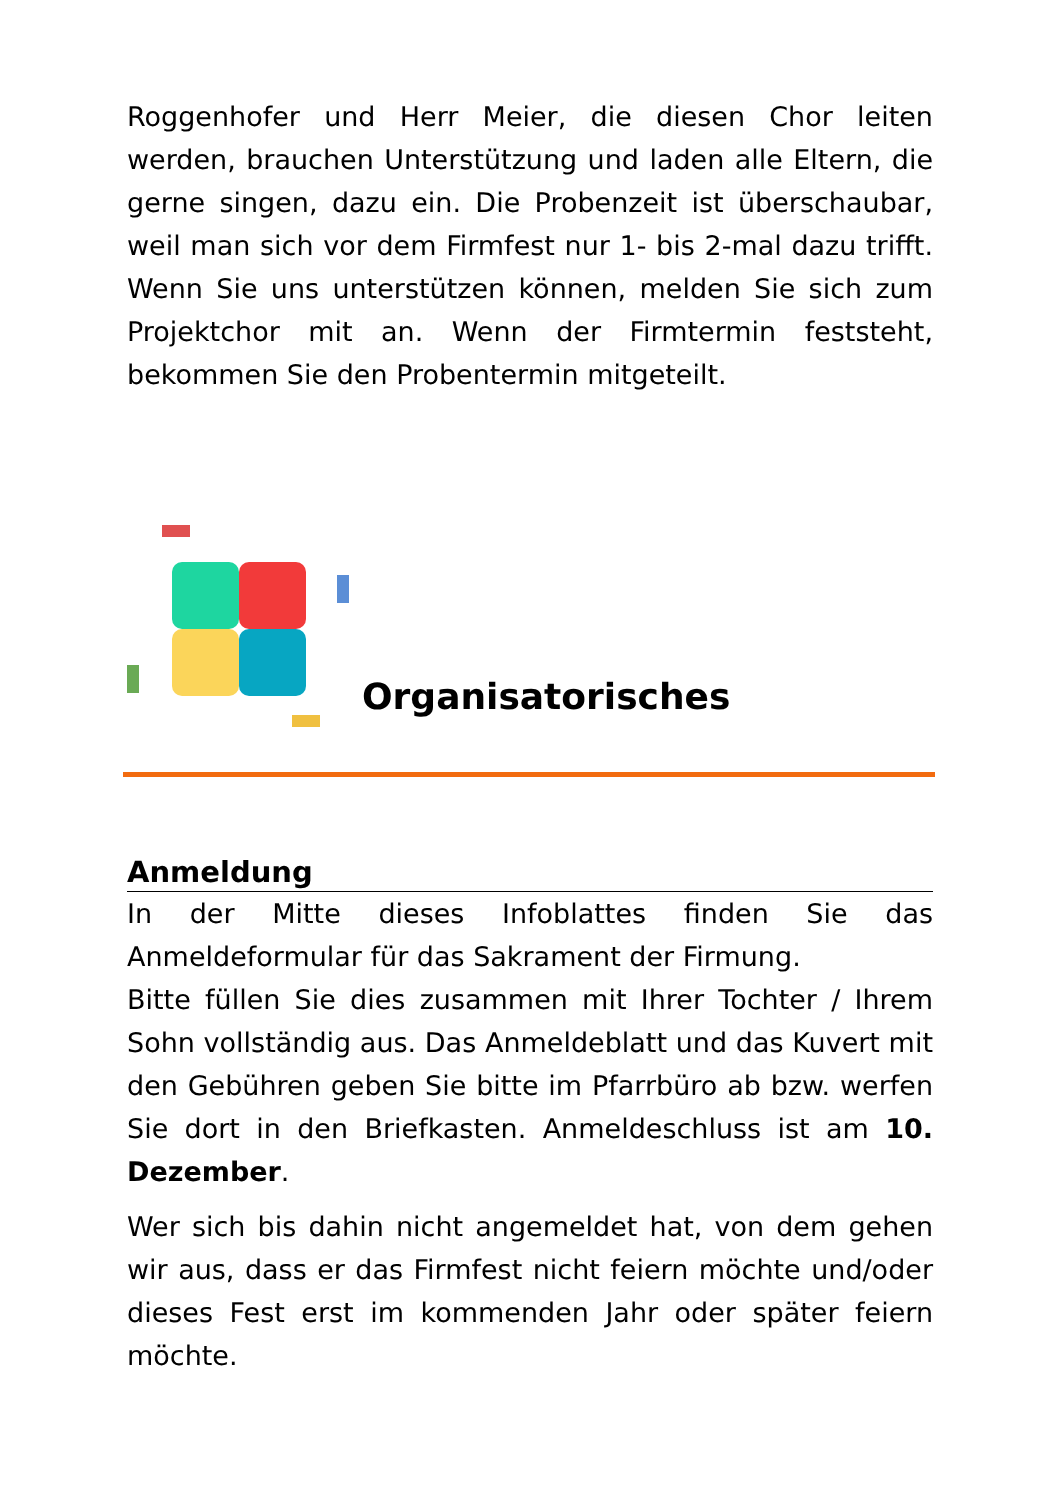Roggenhofer und Herr Meier, die diesen Chor leiten werden, brauchen Unterstützung und laden alle Eltern, die gerne singen, dazu ein. Die Probenzeit ist überschaubar, weil man sich vor dem Firmfest nur 1- bis 2-mal dazu trifft. Wenn Sie uns unterstützen können, melden Sie sich zum Projektchor mit an. Wenn der Firmtermin feststeht, bekommen Sie den Probentermin mitgeteilt.
Organisatorisches
Anmeldung
In der Mitte dieses Infoblattes finden Sie das Anmeldeformular für das Sakrament der Firmung.
Bitte füllen Sie dies zusammen mit Ihrer Tochter / Ihrem Sohn vollständig aus. Das Anmeldeblatt und das Kuvert mit den Gebühren geben Sie bitte im Pfarrbüro ab bzw. werfen Sie dort in den Briefkasten. Anmeldeschluss ist am 10. Dezember.
Wer sich bis dahin nicht angemeldet hat, von dem gehen wir aus, dass er das Firmfest nicht feiern möchte und/oder dieses Fest erst im kommenden Jahr oder später feiern möchte.